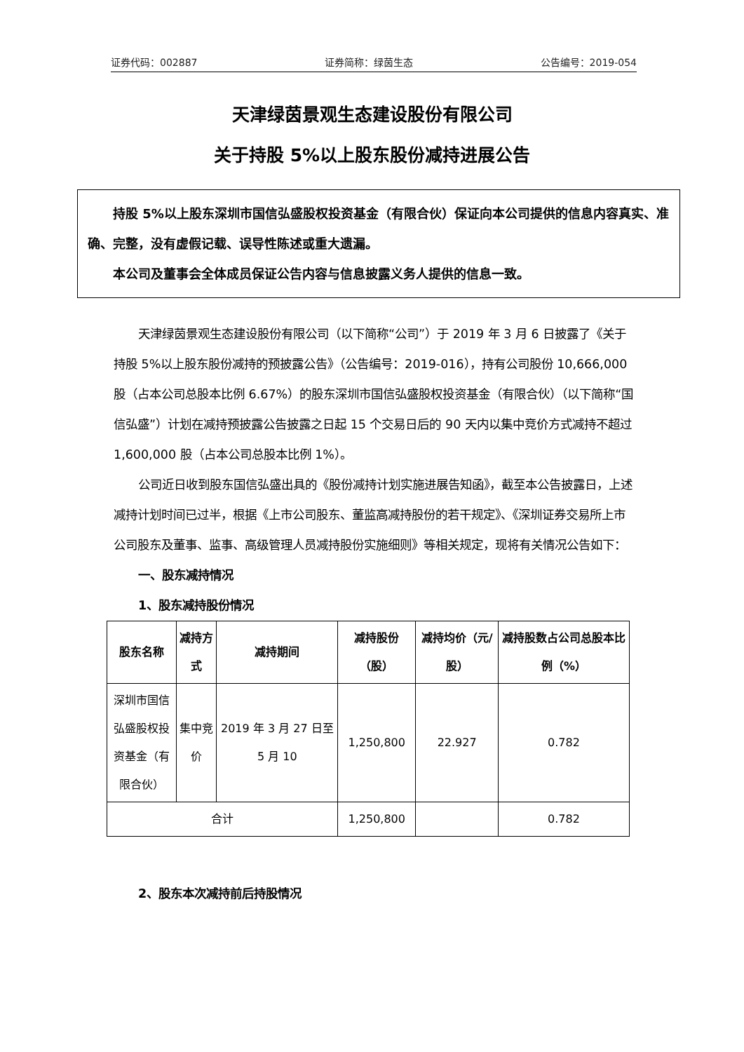证券代码：002887 证券简称：绿茵生态 公告编号：2019-054
天津绿茵景观生态建设股份有限公司
关于持股 5%以上股东股份减持进展公告
持股 5%以上股东深圳市国信弘盛股权投资基金（有限合伙）保证向本公司提供的信息内容真实、准确、完整，没有虚假记载、误导性陈述或重大遗漏。
本公司及董事会全体成员保证公告内容与信息披露义务人提供的信息一致。
天津绿茵景观生态建设股份有限公司（以下简称“公司”）于 2019 年 3 月 6 日披露了《关于持股 5%以上股东股份减持的预披露公告》（公告编号：2019-016），持有公司股份 10,666,000 股（占本公司总股本比例 6.67%）的股东深圳市国信弘盛股权投资基金（有限合伙）（以下简称“国信弘盛”）计划在减持预披露公告披露之日起 15 个交易日后的 90 天内以集中竞价方式减持不超过 1,600,000 股（占本公司总股本比例 1%）。
公司近日收到股东国信弘盛出具的《股份减持计划实施进展告知函》，截至本公告披露日，上述减持计划时间已过半，根据《上市公司股东、董监高减持股份的若干规定》、《深圳证券交易所上市公司股东及董事、监事、高级管理人员减持股份实施细则》等相关规定，现将有关情况公告如下：
一、股东减持情况
1、股东减持股份情况
| 股东名称 | 减持方式 | 减持期间 | 减持股份（股） | 减持均价（元/股） | 减持股数占公司总股本比例（%） |
| --- | --- | --- | --- | --- | --- |
| 深圳市国信弘盛股权投资基金（有限合伙） | 集中竞价 | 2019 年 3 月 27 日至 5 月 10 | 1,250,800 | 22.927 | 0.782 |
| 合计 | | | 1,250,800 | | 0.782 |
2、股东本次减持前后持股情况